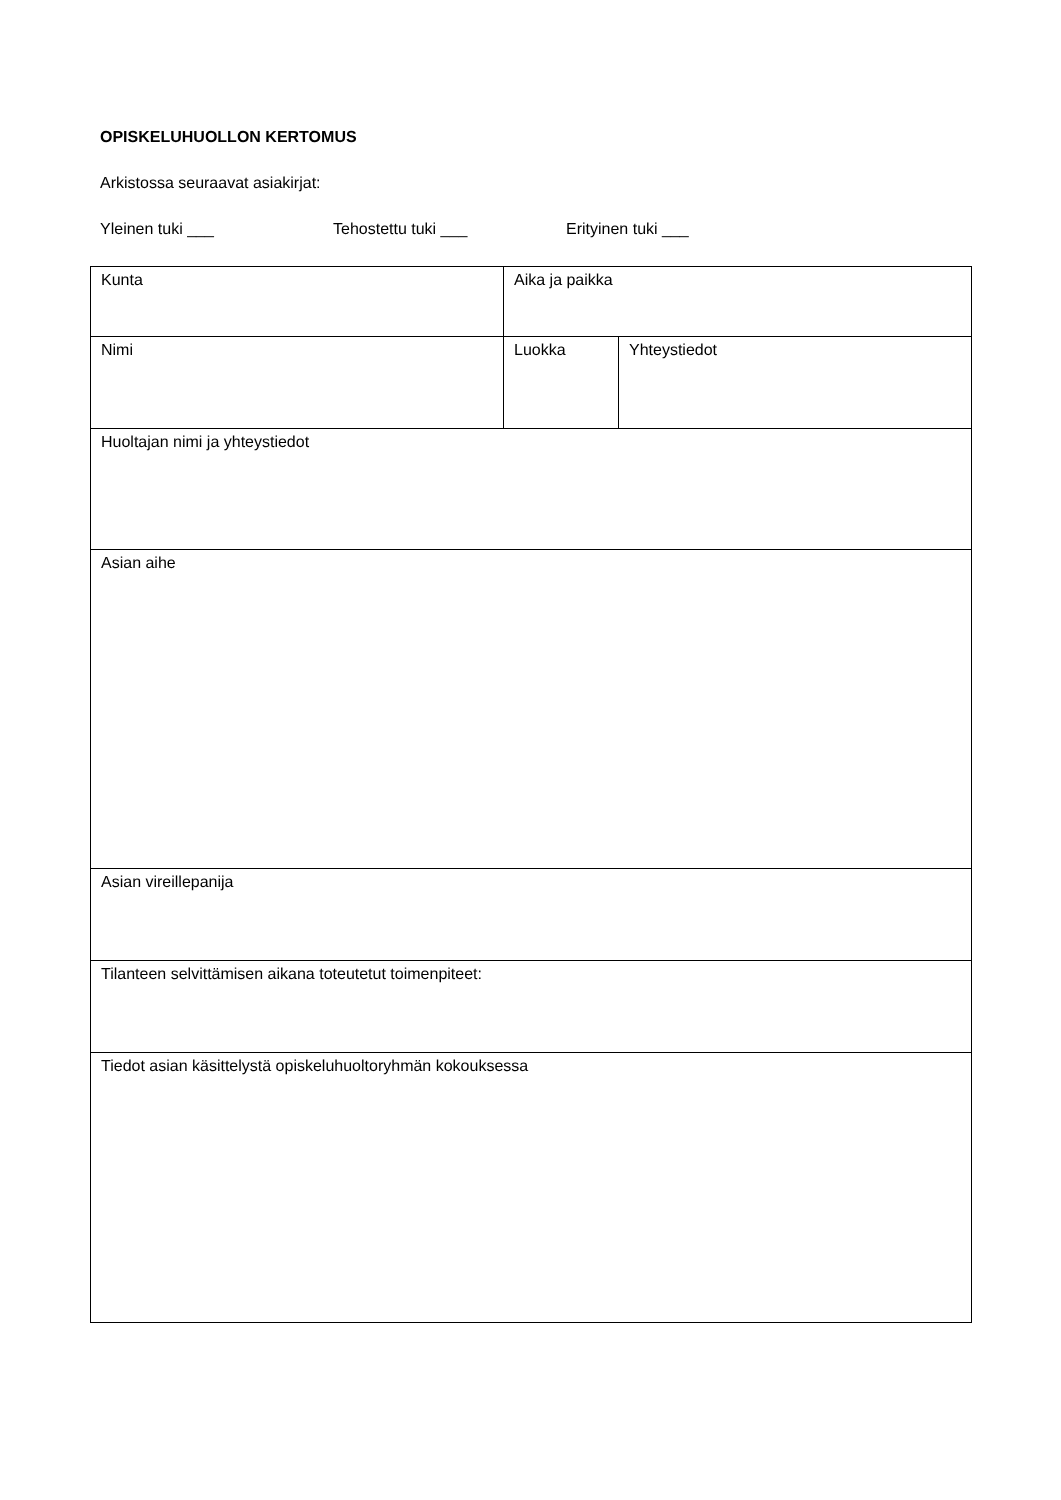OPISKELUHUOLLON KERTOMUS
Arkistossa seuraavat asiakirjat:
Yleinen tuki ___ Tehostettu tuki ___ Erityinen tuki ___
| Kunta | Aika ja paikka | |
| Nimi | Luokka | Yhteystiedot |
| Huoltajan nimi ja yhteystiedot | | |
| Asian aihe | | |
| Asian vireillepanija | | |
| Tilanteen selvittämisen aikana toteutetut toimenpiteet: | | |
| Tiedot asian käsittelystä opiskeluhuoltoryhmän kokouksessa | | |